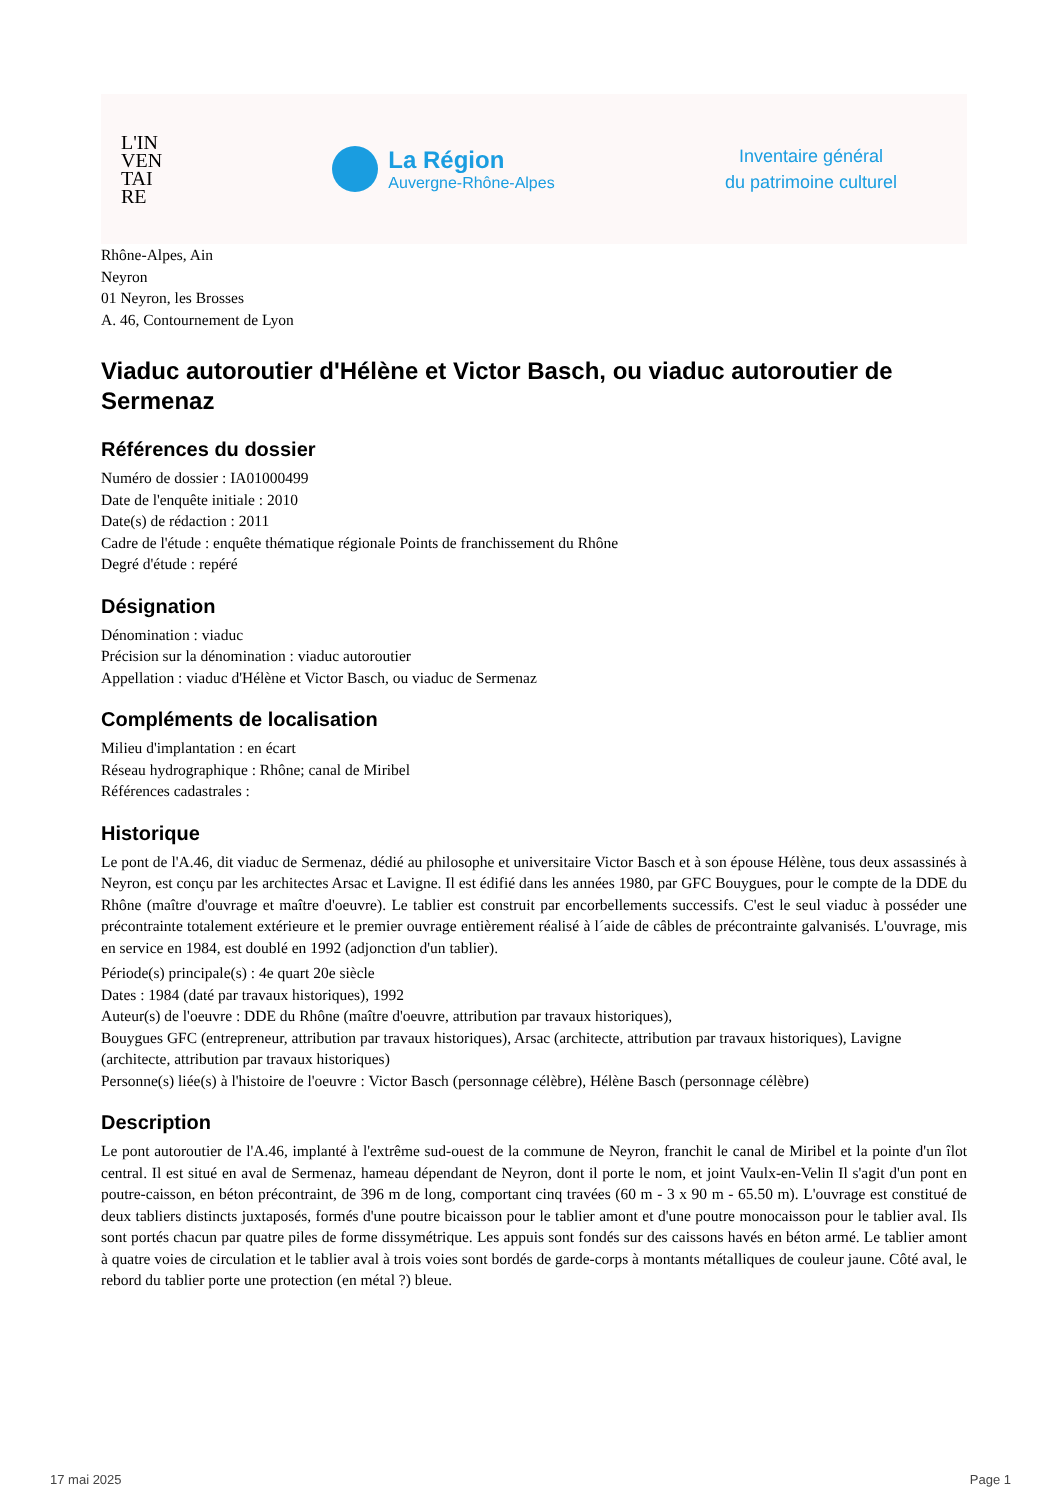L'IN
VEN
TAI
RE
La Région
Auvergne-Rhône-Alpes
Inventaire général
du patrimoine culturel
Rhône-Alpes, Ain
Neyron
01 Neyron, les Brosses
A. 46, Contournement de Lyon
Viaduc autoroutier d'Hélène et Victor Basch, ou viaduc autoroutier de Sermenaz
Références du dossier
Numéro de dossier : IA01000499
Date de l'enquête initiale : 2010
Date(s) de rédaction : 2011
Cadre de l'étude : enquête thématique régionale Points de franchissement du Rhône
Degré d'étude : repéré
Désignation
Dénomination : viaduc
Précision sur la dénomination : viaduc autoroutier
Appellation : viaduc d'Hélène et Victor Basch, ou viaduc de Sermenaz
Compléments de localisation
Milieu d'implantation : en écart
Réseau hydrographique : Rhône; canal de Miribel
Références cadastrales :
Historique
Le pont de l'A.46, dit viaduc de Sermenaz, dédié au philosophe et universitaire Victor Basch et à son épouse Hélène, tous deux assassinés à Neyron, est conçu par les architectes Arsac et Lavigne. Il est édifié dans les années 1980, par GFC Bouygues, pour le compte de la DDE du Rhône (maître d'ouvrage et maître d'oeuvre). Le tablier est construit par encorbellements successifs. C'est le seul viaduc à posséder une précontrainte totalement extérieure et le premier ouvrage entièrement réalisé à l´aide de câbles de précontrainte galvanisés. L'ouvrage, mis en service en 1984, est doublé en 1992 (adjonction d'un tablier).
Période(s) principale(s) : 4e quart 20e siècle
Dates : 1984 (daté par travaux historiques), 1992
Auteur(s) de l'oeuvre : DDE du Rhône (maître d'oeuvre, attribution par travaux historiques),
Bouygues GFC (entrepreneur, attribution par travaux historiques), Arsac (architecte, attribution par travaux historiques), Lavigne (architecte, attribution par travaux historiques)
Personne(s) liée(s) à l'histoire de l'oeuvre : Victor Basch (personnage célèbre), Hélène Basch (personnage célèbre)
Description
Le pont autoroutier de l'A.46, implanté à l'extrême sud-ouest de la commune de Neyron, franchit le canal de Miribel et la pointe d'un îlot central. Il est situé en aval de Sermenaz, hameau dépendant de Neyron, dont il porte le nom, et joint Vaulx-en-Velin Il s'agit d'un pont en poutre-caisson, en béton précontraint, de 396 m de long, comportant cinq travées (60 m - 3 x 90 m - 65.50 m). L'ouvrage est constitué de deux tabliers distincts juxtaposés, formés d'une poutre bicaisson pour le tablier amont et d'une poutre monocaisson pour le tablier aval. Ils sont portés chacun par quatre piles de forme dissymétrique. Les appuis sont fondés sur des caissons havés en béton armé. Le tablier amont à quatre voies de circulation et le tablier aval à trois voies sont bordés de garde-corps à montants métalliques de couleur jaune. Côté aval, le rebord du tablier porte une protection (en métal ?) bleue.
17 mai 2025 Page 1